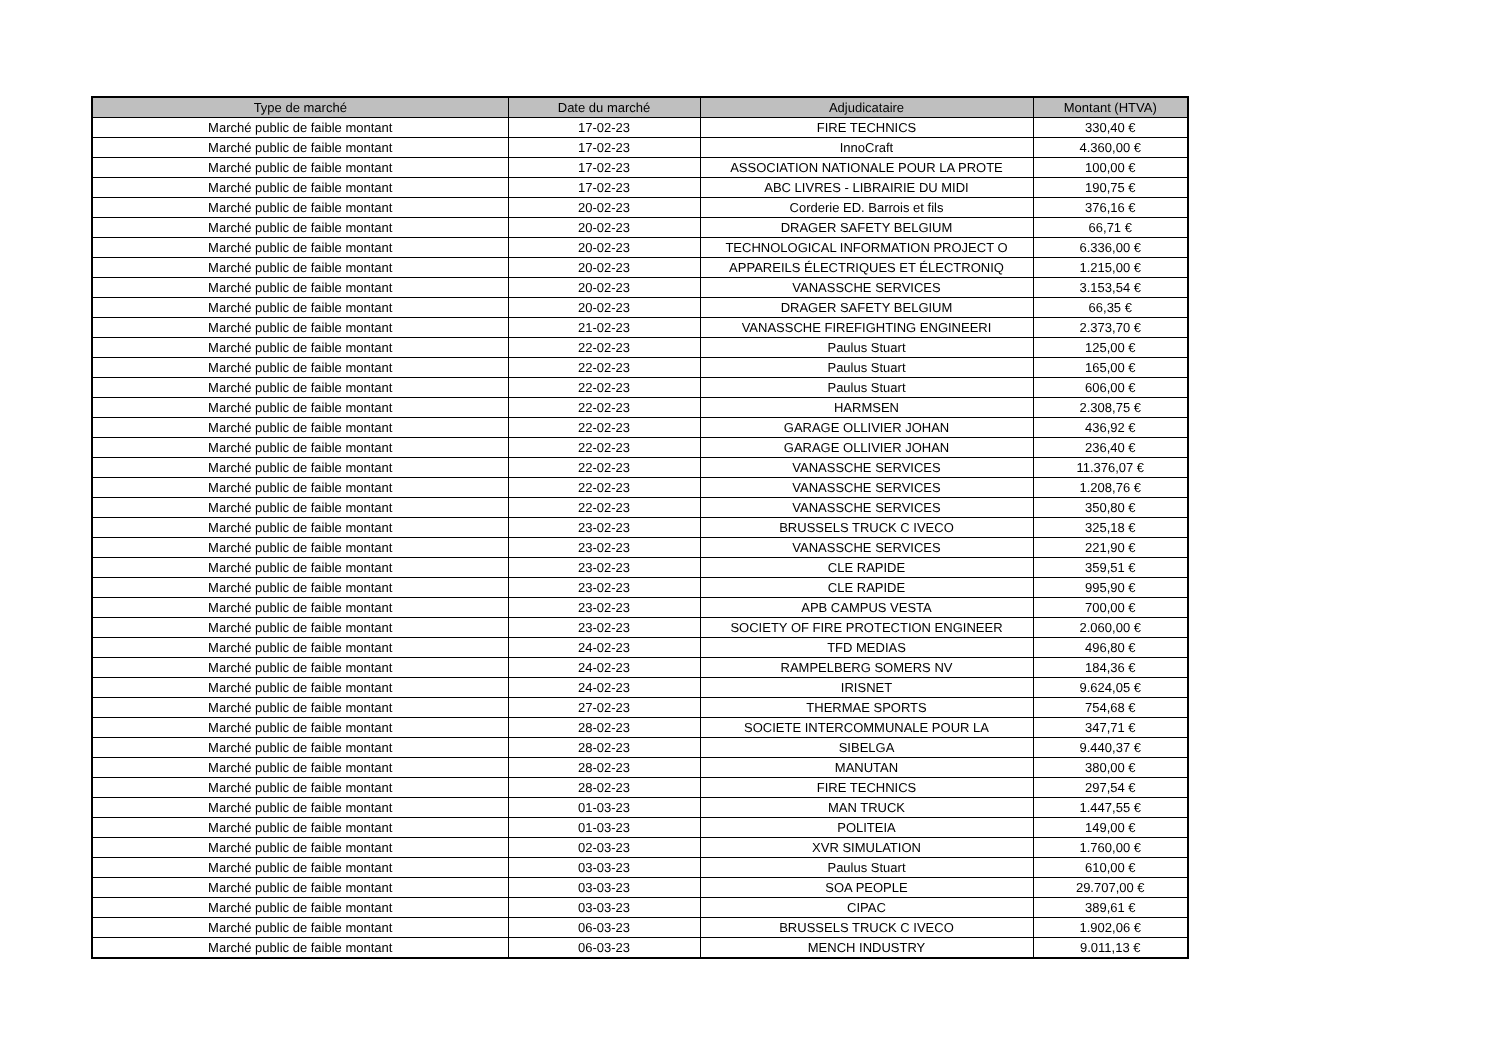| Type de marché | Date du marché | Adjudicataire | Montant (HTVA) |
| --- | --- | --- | --- |
| Marché public de faible montant | 17-02-23 | FIRE TECHNICS | 330,40 € |
| Marché public de faible montant | 17-02-23 | InnoCraft | 4.360,00 € |
| Marché public de faible montant | 17-02-23 | ASSOCIATION NATIONALE POUR LA PROTE | 100,00 € |
| Marché public de faible montant | 17-02-23 | ABC LIVRES - LIBRAIRIE DU MIDI | 190,75 € |
| Marché public de faible montant | 20-02-23 | Corderie ED. Barrois et fils | 376,16 € |
| Marché public de faible montant | 20-02-23 | DRAGER SAFETY BELGIUM | 66,71 € |
| Marché public de faible montant | 20-02-23 | TECHNOLOGICAL INFORMATION PROJECT O | 6.336,00 € |
| Marché public de faible montant | 20-02-23 | APPAREILS ÉLECTRIQUES ET ÉLECTRONIQ | 1.215,00 € |
| Marché public de faible montant | 20-02-23 | VANASSCHE SERVICES | 3.153,54 € |
| Marché public de faible montant | 20-02-23 | DRAGER SAFETY BELGIUM | 66,35 € |
| Marché public de faible montant | 21-02-23 | VANASSCHE FIREFIGHTING ENGINEERI | 2.373,70 € |
| Marché public de faible montant | 22-02-23 | Paulus Stuart | 125,00 € |
| Marché public de faible montant | 22-02-23 | Paulus Stuart | 165,00 € |
| Marché public de faible montant | 22-02-23 | Paulus Stuart | 606,00 € |
| Marché public de faible montant | 22-02-23 | HARMSEN | 2.308,75 € |
| Marché public de faible montant | 22-02-23 | GARAGE OLLIVIER JOHAN | 436,92 € |
| Marché public de faible montant | 22-02-23 | GARAGE OLLIVIER JOHAN | 236,40 € |
| Marché public de faible montant | 22-02-23 | VANASSCHE SERVICES | 11.376,07 € |
| Marché public de faible montant | 22-02-23 | VANASSCHE SERVICES | 1.208,76 € |
| Marché public de faible montant | 22-02-23 | VANASSCHE SERVICES | 350,80 € |
| Marché public de faible montant | 23-02-23 | BRUSSELS TRUCK C IVECO | 325,18 € |
| Marché public de faible montant | 23-02-23 | VANASSCHE SERVICES | 221,90 € |
| Marché public de faible montant | 23-02-23 | CLE RAPIDE | 359,51 € |
| Marché public de faible montant | 23-02-23 | CLE RAPIDE | 995,90 € |
| Marché public de faible montant | 23-02-23 | APB CAMPUS VESTA | 700,00 € |
| Marché public de faible montant | 23-02-23 | SOCIETY OF FIRE PROTECTION ENGINEER | 2.060,00 € |
| Marché public de faible montant | 24-02-23 | TFD MEDIAS | 496,80 € |
| Marché public de faible montant | 24-02-23 | RAMPELBERG SOMERS NV | 184,36 € |
| Marché public de faible montant | 24-02-23 | IRISNET | 9.624,05 € |
| Marché public de faible montant | 27-02-23 | THERMAE SPORTS | 754,68 € |
| Marché public de faible montant | 28-02-23 | SOCIETE INTERCOMMUNALE POUR LA | 347,71 € |
| Marché public de faible montant | 28-02-23 | SIBELGA | 9.440,37 € |
| Marché public de faible montant | 28-02-23 | MANUTAN | 380,00 € |
| Marché public de faible montant | 28-02-23 | FIRE TECHNICS | 297,54 € |
| Marché public de faible montant | 01-03-23 | MAN TRUCK | 1.447,55 € |
| Marché public de faible montant | 01-03-23 | POLITEIA | 149,00 € |
| Marché public de faible montant | 02-03-23 | XVR SIMULATION | 1.760,00 € |
| Marché public de faible montant | 03-03-23 | Paulus Stuart | 610,00 € |
| Marché public de faible montant | 03-03-23 | SOA PEOPLE | 29.707,00 € |
| Marché public de faible montant | 03-03-23 | CIPAC | 389,61 € |
| Marché public de faible montant | 06-03-23 | BRUSSELS TRUCK C IVECO | 1.902,06 € |
| Marché public de faible montant | 06-03-23 | MENCH INDUSTRY | 9.011,13 € |